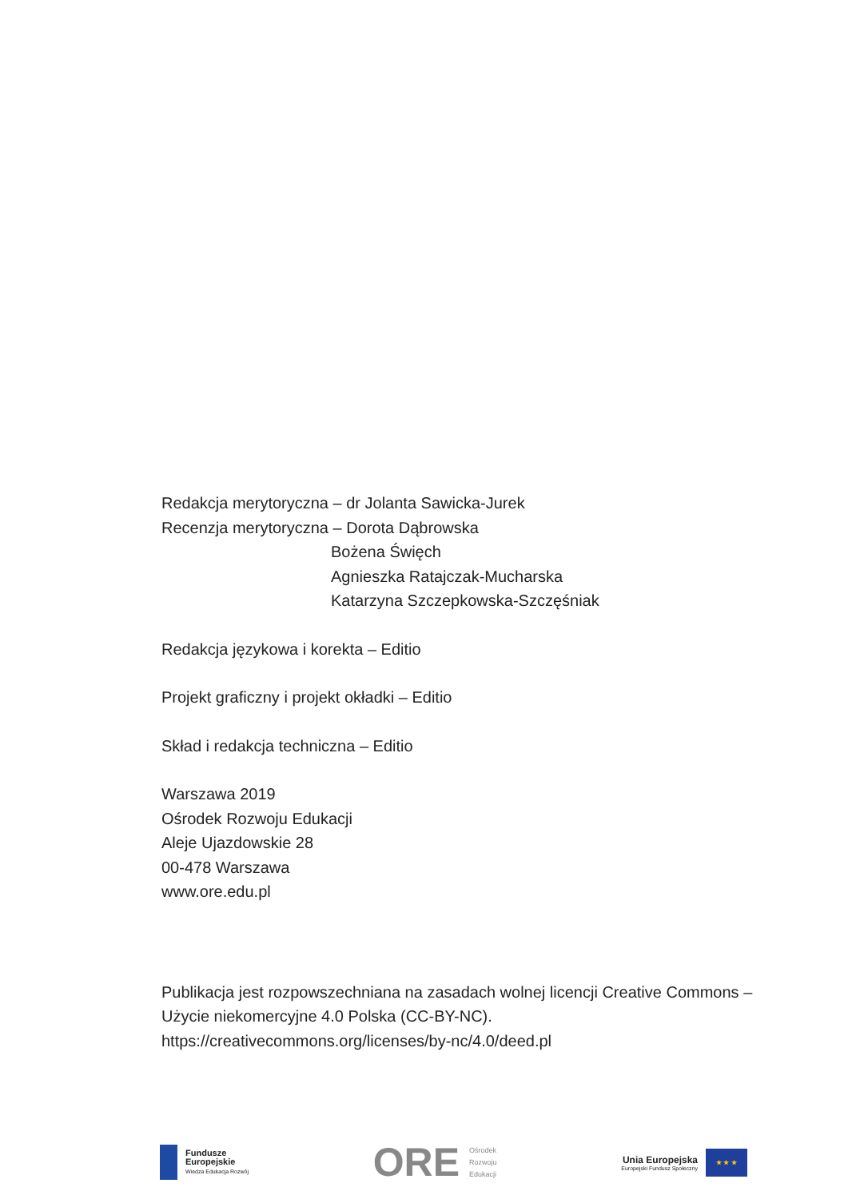Redakcja merytoryczna – dr Jolanta Sawicka-Jurek
Recenzja merytoryczna – Dorota Dąbrowska
Bożena Święch
Agnieszka Ratajczak-Mucharska
Katarzyna Szczepkowska-Szczęśniak
Redakcja językowa i korekta – Editio
Projekt graficzny i projekt okładki – Editio
Skład i redakcja techniczna – Editio
Warszawa 2019
Ośrodek Rozwoju Edukacji
Aleje Ujazdowskie 28
00-478 Warszawa
www.ore.edu.pl
Publikacja jest rozpowszechniana na zasadach wolnej licencji Creative Commons –
Użycie niekomercyjne 4.0 Polska (CC-BY-NC).
https://creativecommons.org/licenses/by-nc/4.0/deed.pl
Fundusze
Europejskie
Wiedza Edukacja Rozwój
ORE Ośrodek
Rozwoju
Edukacji
Unia Europejska
Europejski Fundusz Społeczny
★ ★ ★